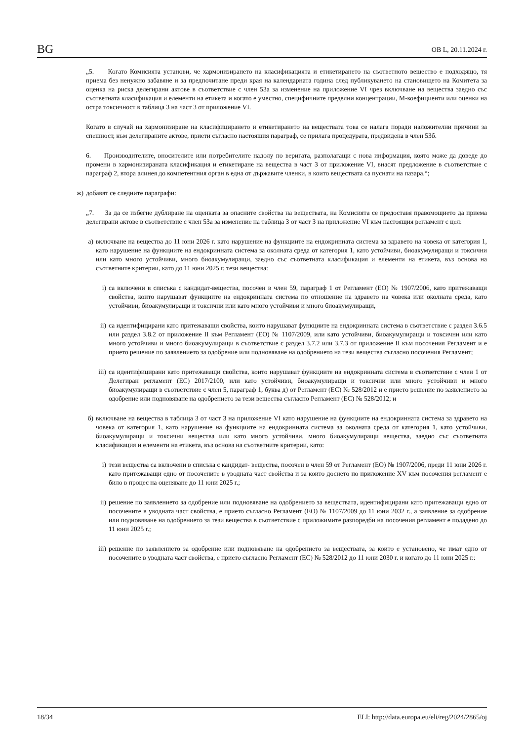BG ОВ L, 20.11.2024 г.
„5. Когато Комисията установи, че хармонизирането на класификацията и етикетирането на съответното вещество е подходящо, тя приема без ненужно забавяне и за предпочитане преди края на календарната година след публикуването на становището на Комитета за оценка на риска делегирани актове в съответствие с член 53а за изменение на приложение VI чрез включване на вещества заедно със съответната класификация и елементи на етикета и когато е уместно, специфичните пределни концентрации, М-коефициенти или оценки на остра токсичност в таблица 3 на част 3 от приложение VI.
Когато в случай на хармонизиране на класифицирането и етикетирането на веществата това се налага поради наложителни причини за спешност, към делегираните актове, приети съгласно настоящия параграф, се прилага процедурата, предвидена в член 53б.
6. Производителите, вносителите или потребителите надолу по веригата, разполагащи с нова информация, която може да доведе до промени в хармонизираната класификация и етикетиране на вещества в част 3 от приложение VI, внасят предложение в съответствие с параграф 2, втора алинея до компетентния орган в една от държавите членки, в които веществата са пуснати на пазара.“;
ж) добавят се следните параграфи:
„7. За да се избегне дублиране на оценката за опасните свойства на веществата, на Комисията се предоставя правомощието да приема делегирани актове в съответствие с член 53а за изменение на таблица 3 от част 3 на приложение VI към настоящия регламент с цел:
а) включване на вещества до 11 юни 2026 г. като нарушение на функциите на ендокринната система за здравето на човека от категория 1, като нарушение на функциите на ендокринната система за околната среда от категория 1, като устойчиви, биоакумулиращи и токсични или като много устойчиви, много биоакумулиращи, заедно със съответната класификация и елементи на етикета, въз основа на съответните критерии, като до 11 юни 2025 г. тези вещества:
i) са включени в списъка с кандидат-вещества, посочен в член 59, параграф 1 от Регламент (ЕО) № 1907/2006, като притежаващи свойства, които нарушават функциите на ендокринната система по отношение на здравето на човека или околната среда, като устойчиви, биоакумулиращи и токсични или като много устойчиви и много биоакумулиращи,
ii) са идентифицирани като притежаващи свойства, които нарушават функциите на ендокринната система в съответствие с раздел 3.6.5 или раздел 3.8.2 от приложение II към Регламент (ЕО) № 1107/2009, или като устойчиви, биоакумулиращи и токсични или като много устойчиви и много биоакумулиращи в съответствие с раздел 3.7.2 или 3.7.3 от приложение II към посочения Регламент и е прието решение по заявлението за одобрение или подновяване на одобрението на тези вещества съгласно посочения Регламент;
iii) са идентифицирани като притежаващи свойства, които нарушават функциите на ендокринната система в съответствие с член 1 от Делегиран регламент (ЕС) 2017/2100, или като устойчиви, биоакумулиращи и токсични или много устойчиви и много биоакумулиращи в съответствие с член 5, параграф 1, буква д) от Регламент (ЕС) № 528/2012 и е прието решение по заявлението за одобрение или подновяване на одобрението за тези вещества съгласно Регламент (ЕС) № 528/2012; и
б) включване на вещества в таблица 3 от част 3 на приложение VI като нарушение на функциите на ендокринната система за здравето на човека от категория 1, като нарушение на функциите на ендокринната система за околната среда от категория 1, като устойчиви, биоакумулиращи и токсични вещества или като много устойчиви, много биоакумулиращи вещества, заедно със съответната класификация и елементи на етикета, въз основа на съответните критерии, като:
i) тези вещества са включени в списъка с кандидат- вещества, посочен в член 59 от Регламент (ЕО) № 1907/2006, преди 11 юни 2026 г. като притежаващи едно от посочените в уводната част свойства и за които досието по приложение XV към посочения регламент е било в процес на оценяване до 11 юни 2025 г.;
ii) решение по заявлението за одобрение или подновяване на одобрението за веществата, идентифицирани като притежаващи едно от посочените в уводната част свойства, е прието съгласно Регламент (ЕО) № 1107/2009 до 11 юни 2032 г., а заявление за одобрение или подновяване на одобрението за тези вещества в съответствие с приложимите разпоредби на посочения регламент е подадено до 11 юни 2025 г.;
iii) решение по заявлението за одобрение или подновяване на одобрението за веществата, за които е установено, че имат едно от посочените в уводната част свойства, е прието съгласно Регламент (ЕС) № 528/2012 до 11 юни 2030 г. и когато до 11 юни 2025 г.:
18/34 ELI: http://data.europa.eu/eli/reg/2024/2865/oj